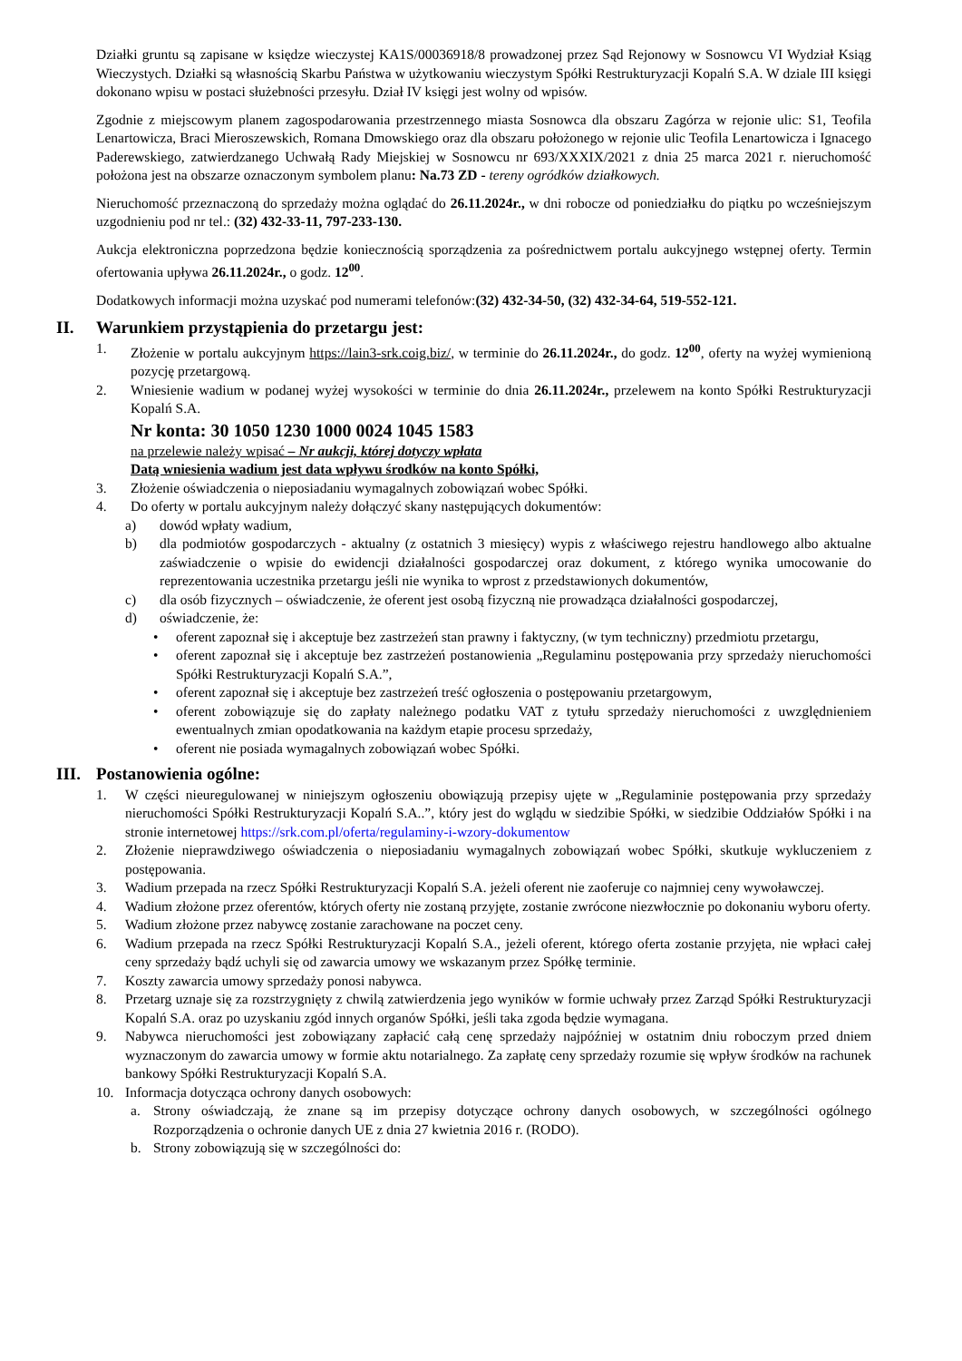Działki gruntu są zapisane w księdze wieczystej KA1S/00036918/8 prowadzonej przez Sąd Rejonowy w Sosnowcu VI Wydział Ksiąg Wieczystych. Działki są własnością Skarbu Państwa w użytkowaniu wieczystym Spółki Restrukturyzacji Kopalń S.A. W dziale III księgi dokonano wpisu w postaci służebności przesyłu. Dział IV księgi jest wolny od wpisów.
Zgodnie z miejscowym planem zagospodarowania przestrzennego miasta Sosnowca dla obszaru Zagórza w rejonie ulic: S1, Teofila Lenartowicza, Braci Mieroszewskich, Romana Dmowskiego oraz dla obszaru położonego w rejonie ulic Teofila Lenartowicza i Ignacego Paderewskiego, zatwierdzanego Uchwałą Rady Miejskiej w Sosnowcu nr 693/XXXIX/2021 z dnia 25 marca 2021 r. nieruchomość położona jest na obszarze oznaczonym symbolem planu: Na.73 ZD - tereny ogródków działkowych.
Nieruchomość przeznaczoną do sprzedaży można oglądać do 26.11.2024r., w dni robocze od poniedziałku do piątku po wcześniejszym uzgodnieniu pod nr tel.: (32) 432-33-11, 797-233-130.
Aukcja elektroniczna poprzedzona będzie koniecznością sporządzenia za pośrednictwem portalu aukcyjnego wstępnej oferty. Termin ofertowania upływa 26.11.2024r., o godz. 12<sup>00</sup>.
Dodatkowych informacji można uzyskać pod numerami telefonów:(32) 432-34-50, (32) 432-34-64, 519-552-121.
II. Warunkiem przystąpienia do przetargu jest:
1. Złożenie w portalu aukcyjnym https://lain3-srk.coig.biz/, w terminie do 26.11.2024r., do godz. 12<sup>00</sup>, oferty na wyżej wymienioną pozycję przetargową.
2. Wniesienie wadium w podanej wyżej wysokości w terminie do dnia 26.11.2024r., przelewem na konto Spółki Restrukturyzacji Kopalń S.A.
Nr konta: 30 1050 1230 1000 0024 1045 1583
na przelewie należy wpisać – Nr aukcji, której dotyczy wpłata
Datą wniesienia wadium jest data wpływu środków na konto Spółki,
3. Złożenie oświadczenia o nieposiadaniu wymagalnych zobowiązań wobec Spółki.
4. Do oferty w portalu aukcyjnym należy dołączyć skany następujących dokumentów:
a) dowód wpłaty wadium,
b) dla podmiotów gospodarczych - aktualny (z ostatnich 3 miesięcy) wypis z właściwego rejestru handlowego albo aktualne zaświadczenie o wpisie do ewidencji działalności gospodarczej oraz dokument, z którego wynika umocowanie do reprezentowania uczestnika przetargu jeśli nie wynika to wprost z przedstawionych dokumentów,
c) dla osób fizycznych – oświadczenie, że oferent jest osobą fizyczną nie prowadząca działalności gospodarczej,
d) oświadczenie, że:
• oferent zapoznał się i akceptuje bez zastrzeżeń stan prawny i faktyczny, (w tym techniczny) przedmiotu przetargu,
• oferent zapoznał się i akceptuje bez zastrzeżeń postanowienia „Regulaminu postępowania przy sprzedaży nieruchomości Spółki Restrukturyzacji Kopalń S.A.”,
• oferent zapoznał się i akceptuje bez zastrzeżeń treść ogłoszenia o postępowaniu przetargowym,
• oferent zobowiązuje się do zapłaty należnego podatku VAT z tytułu sprzedaży nieruchomości z uwzględnieniem ewentualnych zmian opodatkowania na każdym etapie procesu sprzedaży,
• oferent nie posiada wymagalnych zobowiązań wobec Spółki.
III. Postanowienia ogólne:
1. W części nieuregulowanej w niniejszym ogłoszeniu obowiązują przepisy ujęte w „Regulaminie postępowania przy sprzedaży nieruchomości Spółki Restrukturyzacji Kopalń S.A..”, który jest do wglądu w siedzibie Spółki, w siedzibie Oddziałów Spółki i na stronie internetowej https://srk.com.pl/oferta/regulaminy-i-wzory-dokumentow
2. Złożenie nieprawdziwego oświadczenia o nieposiadaniu wymagalnych zobowiązań wobec Spółki, skutkuje wykluczeniem z postępowania.
3. Wadium przepada na rzecz Spółki Restrukturyzacji Kopalń S.A. jeżeli oferent nie zaoferuje co najmniej ceny wywoławczej.
4. Wadium złożone przez oferentów, których oferty nie zostaną przyjęte, zostanie zwrócone niezwłocznie po dokonaniu wyboru oferty.
5. Wadium złożone przez nabywcę zostanie zarachowane na poczet ceny.
6. Wadium przepada na rzecz Spółki Restrukturyzacji Kopalń S.A., jeżeli oferent, którego oferta zostanie przyjęta, nie wpłaci całej ceny sprzedaży bądź uchyli się od zawarcia umowy we wskazanym przez Spółkę terminie.
7. Koszty zawarcia umowy sprzedaży ponosi nabywca.
8. Przetarg uznaje się za rozstrzygnięty z chwilą zatwierdzenia jego wyników w formie uchwały przez Zarząd Spółki Restrukturyzacji Kopalń S.A. oraz po uzyskaniu zgód innych organów Spółki, jeśli taka zgoda będzie wymagana.
9. Nabywca nieruchomości jest zobowiązany zapłacić całą cenę sprzedaży najpóźniej w ostatnim dniu roboczym przed dniem wyznaczonym do zawarcia umowy w formie aktu notarialnego. Za zapłatę ceny sprzedaży rozumie się wpływ środków na rachunek bankowy Spółki Restrukturyzacji Kopalń S.A.
10. Informacja dotycząca ochrony danych osobowych:
a. Strony oświadczają, że znane są im przepisy dotyczące ochrony danych osobowych, w szczególności ogólnego Rozporządzenia o ochronie danych UE z dnia 27 kwietnia 2016 r. (RODO).
b. Strony zobowiązują się w szczególności do: